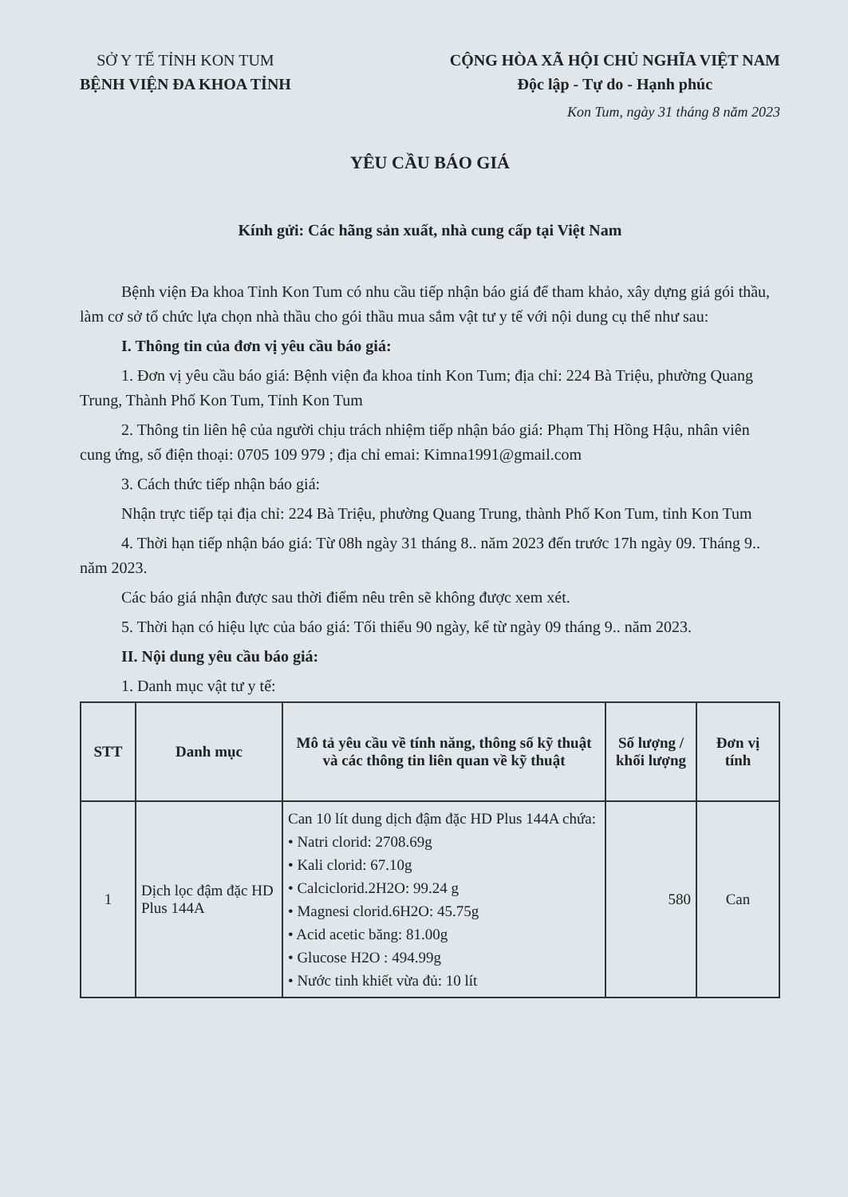SỞ Y TẾ TỈNH KON TUM
BỆNH VIỆN ĐA KHOA TỈNH
CỘNG HÒA XÃ HỘI CHỦ NGHĨA VIỆT NAM
Độc lập - Tự do - Hạnh phúc
Kon Tum, ngày 31 tháng 8 năm 2023
YÊU CẦU BÁO GIÁ
Kính gửi: Các hãng sản xuất, nhà cung cấp tại Việt Nam
Bệnh viện Đa khoa Tỉnh Kon Tum có nhu cầu tiếp nhận báo giá để tham khảo, xây dựng giá gói thầu, làm cơ sở tổ chức lựa chọn nhà thầu cho gói thầu mua sắm vật tư y tế với nội dung cụ thể như sau:
I. Thông tin của đơn vị yêu cầu báo giá:
1. Đơn vị yêu cầu báo giá: Bệnh viện đa khoa tỉnh Kon Tum; địa chỉ: 224 Bà Triệu, phường Quang Trung, Thành Phố Kon Tum, Tỉnh Kon Tum
2. Thông tin liên hệ của người chịu trách nhiệm tiếp nhận báo giá: Phạm Thị Hồng Hậu, nhân viên cung ứng, số điện thoại: 0705 109 979 ; địa chỉ emai: Kimna1991@gmail.com
3. Cách thức tiếp nhận báo giá:
Nhận trực tiếp tại địa chỉ: 224 Bà Triệu, phường Quang Trung, thành Phố Kon Tum, tỉnh Kon Tum
4. Thời hạn tiếp nhận báo giá: Từ 08h ngày 31 tháng 8.. năm 2023 đến trước 17h ngày 09. Tháng 9.. năm 2023.
Các báo giá nhận được sau thời điểm nêu trên sẽ không được xem xét.
5. Thời hạn có hiệu lực của báo giá: Tối thiểu 90 ngày, kể từ ngày 09 tháng 9.. năm 2023.
II. Nội dung yêu cầu báo giá:
1. Danh mục vật tư y tế:
| STT | Danh mục | Mô tả yêu cầu về tính năng, thông số kỹ thuật và các thông tin liên quan về kỹ thuật | Số lượng / khối lượng | Đơn vị tính |
| --- | --- | --- | --- | --- |
| 1 | Dịch lọc đậm đặc HD Plus 144A | Can 10 lít dung dịch đậm đặc HD Plus 144A chứa: • Natri clorid: 2708.69g • Kali clorid: 67.10g • Calciclorid.2H2O: 99.24 g • Magnesi clorid.6H2O: 45.75g • Acid acetic băng: 81.00g • Glucose H2O : 494.99g • Nước tinh khiết vừa đủ: 10 lít | 580 | Can |